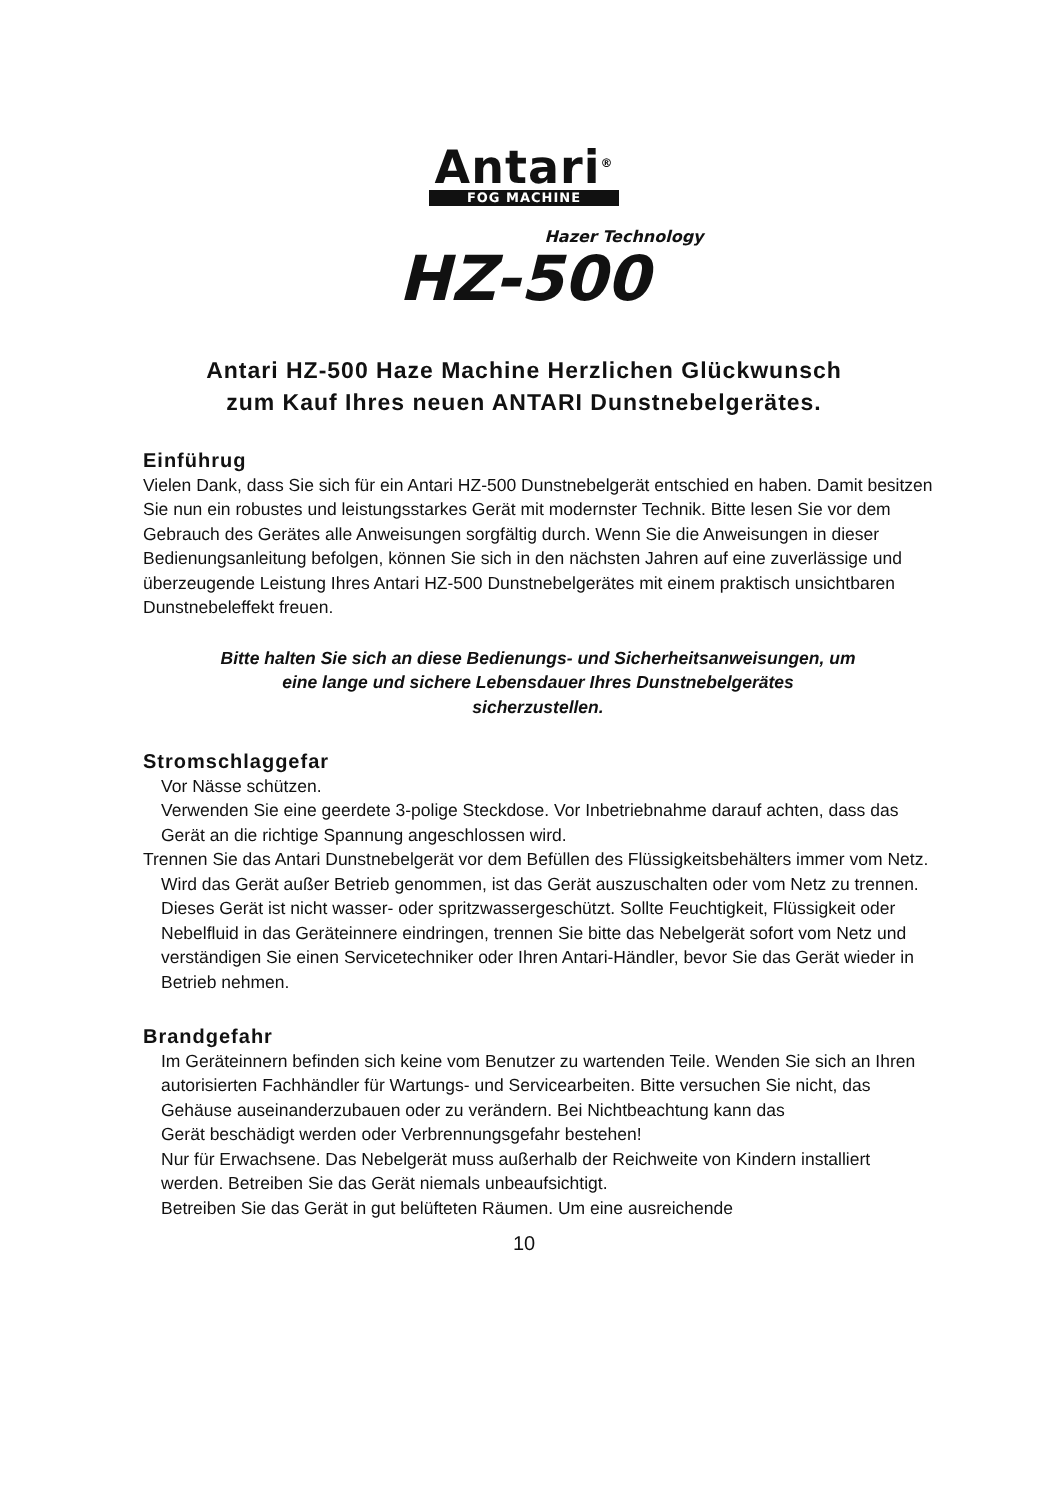Antari<sup>®</sup> FOG MACHINE
Hazer Technology
HZ-500
Antari HZ-500 Haze Machine Herzlichen Glückwunsch
zum Kauf Ihres neuen ANTARI Dunstnebelgerätes.
Einführug
Vielen Dank, dass Sie sich für ein Antari HZ-500 Dunstnebelgerät entschied en haben. Damit besitzen Sie nun ein robustes und leistungsstarkes Gerät mit modernster Technik. Bitte lesen Sie vor dem Gebrauch des Gerätes alle Anweisungen sorgfältig durch. Wenn Sie die Anweisungen in dieser Bedienungsanleitung befolgen, können Sie sich in den nächsten Jahren auf eine zuverlässige und überzeugende Leistung Ihres Antari HZ-500 Dunstnebelgerätes mit einem praktisch unsichtbaren Dunstnebeleffekt freuen.
Bitte halten Sie sich an diese Bedienungs- und Sicherheitsanweisungen, um
eine lange und sichere Lebensdauer Ihres Dunstnebelgerätes
sicherzustellen.
Stromschlaggefar
Vor Nässe schützen.
Verwenden Sie eine geerdete 3-polige Steckdose. Vor Inbetriebnahme darauf achten, dass das Gerät an die richtige Spannung angeschlossen wird.
Trennen Sie das Antari Dunstnebelgerät vor dem Befüllen des Flüssigkeitsbehälters immer vom Netz.
Wird das Gerät außer Betrieb genommen, ist das Gerät auszuschalten oder vom Netz zu trennen.
Dieses Gerät ist nicht wasser- oder spritzwassergeschützt. Sollte Feuchtigkeit, Flüssigkeit oder Nebelfluid in das Geräteinnere eindringen, trennen Sie bitte das Nebelgerät sofort vom Netz und verständigen Sie einen Servicetechniker oder Ihren Antari-Händler, bevor Sie das Gerät wieder in Betrieb nehmen.
Brandgefahr
Im Geräteinnern befinden sich keine vom Benutzer zu wartenden Teile. Wenden Sie sich an Ihren autorisierten Fachhändler für Wartungs- und Servicearbeiten. Bitte versuchen Sie nicht, das Gehäuse auseinanderzubauen oder zu verändern. Bei Nichtbeachtung kann das
Gerät beschädigt werden oder Verbrennungsgefahr bestehen!
Nur für Erwachsene. Das Nebelgerät muss außerhalb der Reichweite von Kindern installiert werden. Betreiben Sie das Gerät niemals unbeaufsichtigt.
Betreiben Sie das Gerät in gut belüfteten Räumen. Um eine ausreichende
10